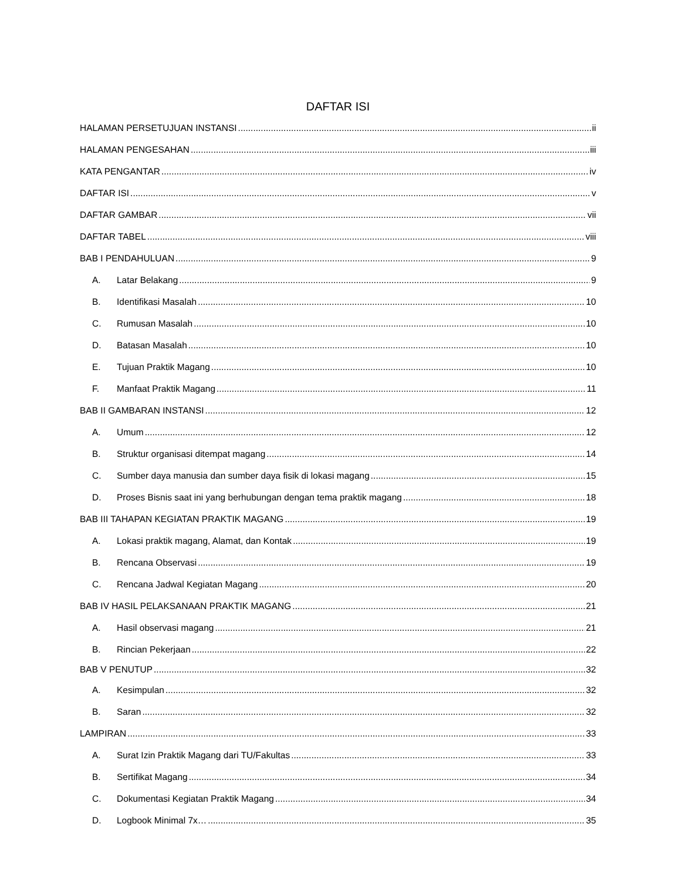DAFTAR ISI
HALAMAN PERSETUJUAN INSTANSI ii
HALAMAN PENGESAHAN iii
KATA PENGANTAR iv
DAFTAR ISI v
DAFTAR GAMBAR vii
DAFTAR TABEL viii
BAB I PENDAHULUAN 9
A. Latar Belakang 9
B. Identifikasi Masalah 10
C. Rumusan Masalah 10
D. Batasan Masalah 10
E. Tujuan Praktik Magang 10
F. Manfaat Praktik Magang 11
BAB II GAMBARAN INSTANSI 12
A. Umum 12
B. Struktur organisasi ditempat magang 14
C. Sumber daya manusia dan sumber daya fisik di lokasi magang 15
D. Proses Bisnis saat ini yang berhubungan dengan tema praktik magang 18
BAB III TAHAPAN KEGIATAN PRAKTIK MAGANG 19
A. Lokasi praktik magang, Alamat, dan Kontak 19
B. Rencana Observasi 19
C. Rencana Jadwal Kegiatan Magang 20
BAB IV HASIL PELAKSANAAN PRAKTIK MAGANG 21
A. Hasil observasi magang 21
B. Rincian Pekerjaan 22
BAB V PENUTUP 32
A. Kesimpulan 32
B. Saran 32
LAMPIRAN 33
A. Surat Izin Praktik Magang dari TU/Fakultas 33
B. Sertifikat Magang 34
C. Dokumentasi Kegiatan Praktik Magang 34
D. Logbook Minimal 7x… 35